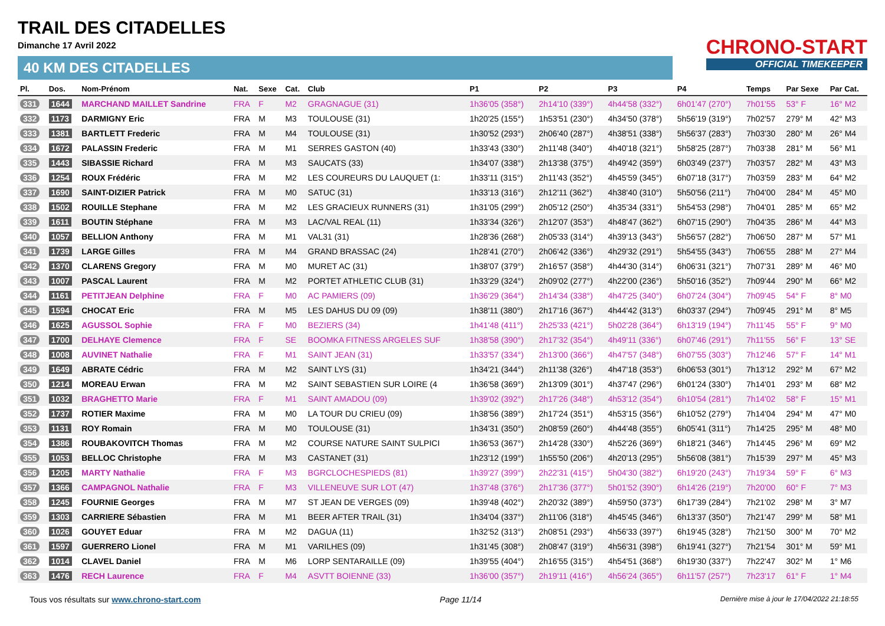TRAIL DES CITADELLES
Dimanche 17 Avril 2022
40 KM DES CITADELLES
CHRONO-START
OFFICIAL TIMEKEEPER
| Pl. | Dos. | Nom-Prénom | Nat. | Sexe | Cat. | Club | P1 | P2 | P3 | P4 | Temps | Par Sexe | Par Cat. |
| --- | --- | --- | --- | --- | --- | --- | --- | --- | --- | --- | --- | --- | --- |
| 331 | 1644 | MARCHAND MAILLET Sandrine | FRA | F | M2 | GRAGNAGUE (31) | 1h36'05 (358°) | 2h14'10 (339°) | 4h44'58 (332°) | 6h01'47 (270°) | 7h01'55 | 53° F | 16° M2 |
| 332 | 1173 | DARMIGNY Eric | FRA | M | M3 | TOULOUSE (31) | 1h20'25 (155°) | 1h53'51 (230°) | 4h34'50 (378°) | 5h56'19 (319°) | 7h02'57 | 279° M | 42° M3 |
| 333 | 1381 | BARTLETT Frederic | FRA | M | M4 | TOULOUSE (31) | 1h30'52 (293°) | 2h06'40 (287°) | 4h38'51 (338°) | 5h56'37 (283°) | 7h03'30 | 280° M | 26° M4 |
| 334 | 1672 | PALASSIN Frederic | FRA | M | M1 | SERRES GASTON (40) | 1h33'43 (330°) | 2h11'48 (340°) | 4h40'18 (321°) | 5h58'25 (287°) | 7h03'38 | 281° M | 56° M1 |
| 335 | 1443 | SIBASSIE Richard | FRA | M | M3 | SAUCATS (33) | 1h34'07 (338°) | 2h13'38 (375°) | 4h49'42 (359°) | 6h03'49 (237°) | 7h03'57 | 282° M | 43° M3 |
| 336 | 1254 | ROUX Frédéric | FRA | M | M2 | LES COUREURS DU LAUQUET (1: | 1h33'11 (315°) | 2h11'43 (352°) | 4h45'59 (345°) | 6h07'18 (317°) | 7h03'59 | 283° M | 64° M2 |
| 337 | 1690 | SAINT-DIZIER Patrick | FRA | M | M0 | SATUC (31) | 1h33'13 (316°) | 2h12'11 (362°) | 4h38'40 (310°) | 5h50'56 (211°) | 7h04'00 | 284° M | 45° M0 |
| 338 | 1502 | ROUILLE Stephane | FRA | M | M2 | LES GRACIEUX RUNNERS (31) | 1h31'05 (299°) | 2h05'12 (250°) | 4h35'34 (331°) | 5h54'53 (298°) | 7h04'01 | 285° M | 65° M2 |
| 339 | 1611 | BOUTIN Stéphane | FRA | M | M3 | LAC/VAL REAL (11) | 1h33'34 (326°) | 2h12'07 (353°) | 4h48'47 (362°) | 6h07'15 (290°) | 7h04'35 | 286° M | 44° M3 |
| 340 | 1057 | BELLION Anthony | FRA | M | M1 | VAL31 (31) | 1h28'36 (268°) | 2h05'33 (314°) | 4h39'13 (343°) | 5h56'57 (282°) | 7h06'50 | 287° M | 57° M1 |
| 341 | 1739 | LARGE Gilles | FRA | M | M4 | GRAND BRASSAC (24) | 1h28'41 (270°) | 2h06'42 (336°) | 4h29'32 (291°) | 5h54'55 (343°) | 7h06'55 | 288° M | 27° M4 |
| 342 | 1370 | CLARENS Gregory | FRA | M | M0 | MURET AC (31) | 1h38'07 (379°) | 2h16'57 (358°) | 4h44'30 (314°) | 6h06'31 (321°) | 7h07'31 | 289° M | 46° M0 |
| 343 | 1007 | PASCAL Laurent | FRA | M | M2 | PORTET ATHLETIC CLUB (31) | 1h33'29 (324°) | 2h09'02 (277°) | 4h22'00 (236°) | 5h50'16 (352°) | 7h09'44 | 290° M | 66° M2 |
| 344 | 1161 | PETITJEAN Delphine | FRA | F | M0 | AC PAMIERS (09) | 1h36'29 (364°) | 2h14'34 (338°) | 4h47'25 (340°) | 6h07'24 (304°) | 7h09'45 | 54° F | 8° M0 |
| 345 | 1594 | CHOCAT Eric | FRA | M | M5 | LES DAHUS DU 09 (09) | 1h38'11 (380°) | 2h17'16 (367°) | 4h44'42 (313°) | 6h03'37 (294°) | 7h09'45 | 291° M | 8° M5 |
| 346 | 1625 | AGUSSOL Sophie | FRA | F | M0 | BEZIERS (34) | 1h41'48 (411°) | 2h25'33 (421°) | 5h02'28 (364°) | 6h13'19 (194°) | 7h11'45 | 55° F | 9° M0 |
| 347 | 1700 | DELHAYE Clemence | FRA | F | SE | BOOMKA FITNESS ARGELES SUF | 1h38'58 (390°) | 2h17'32 (354°) | 4h49'11 (336°) | 6h07'46 (291°) | 7h11'55 | 56° F | 13° SE |
| 348 | 1008 | AUVINET Nathalie | FRA | F | M1 | SAINT JEAN (31) | 1h33'57 (334°) | 2h13'00 (366°) | 4h47'57 (348°) | 6h07'55 (303°) | 7h12'46 | 57° F | 14° M1 |
| 349 | 1649 | ABRATE Cédric | FRA | M | M2 | SAINT LYS (31) | 1h34'21 (344°) | 2h11'38 (326°) | 4h47'18 (353°) | 6h06'53 (301°) | 7h13'12 | 292° M | 67° M2 |
| 350 | 1214 | MOREAU Erwan | FRA | M | M2 | SAINT SEBASTIEN SUR LOIRE (4 | 1h36'58 (369°) | 2h13'09 (301°) | 4h37'47 (296°) | 6h01'24 (330°) | 7h14'01 | 293° M | 68° M2 |
| 351 | 1032 | BRAGHETTO Marie | FRA | F | M1 | SAINT AMADOU (09) | 1h39'02 (392°) | 2h17'26 (348°) | 4h53'12 (354°) | 6h10'54 (281°) | 7h14'02 | 58° F | 15° M1 |
| 352 | 1737 | ROTIER Maxime | FRA | M | M0 | LA TOUR DU CRIEU (09) | 1h38'56 (389°) | 2h17'24 (351°) | 4h53'15 (356°) | 6h10'52 (279°) | 7h14'04 | 294° M | 47° M0 |
| 353 | 1131 | ROY Romain | FRA | M | M0 | TOULOUSE (31) | 1h34'31 (350°) | 2h08'59 (260°) | 4h44'48 (355°) | 6h05'41 (311°) | 7h14'25 | 295° M | 48° M0 |
| 354 | 1386 | ROUBAKOVITCH Thomas | FRA | M | M2 | COURSE NATURE SAINT SULPICI | 1h36'53 (367°) | 2h14'28 (330°) | 4h52'26 (369°) | 6h18'21 (346°) | 7h14'45 | 296° M | 69° M2 |
| 355 | 1053 | BELLOC Christophe | FRA | M | M3 | CASTANET (31) | 1h23'12 (199°) | 1h55'50 (206°) | 4h20'13 (295°) | 5h56'08 (381°) | 7h15'39 | 297° M | 45° M3 |
| 356 | 1205 | MARTY Nathalie | FRA | F | M3 | BGRCLOCHESPIEDS (81) | 1h39'27 (399°) | 2h22'31 (415°) | 5h04'30 (382°) | 6h19'20 (243°) | 7h19'34 | 59° F | 6° M3 |
| 357 | 1366 | CAMPAGNOL Nathalie | FRA | F | M3 | VILLENEUVE SUR LOT (47) | 1h37'48 (376°) | 2h17'36 (377°) | 5h01'52 (390°) | 6h14'26 (219°) | 7h20'00 | 60° F | 7° M3 |
| 358 | 1245 | FOURNIE Georges | FRA | M | M7 | ST JEAN DE VERGES (09) | 1h39'48 (402°) | 2h20'32 (389°) | 4h59'50 (373°) | 6h17'39 (284°) | 7h21'02 | 298° M | 3° M7 |
| 359 | 1303 | CARRIERE Sébastien | FRA | M | M1 | BEER AFTER TRAIL (31) | 1h34'04 (337°) | 2h11'06 (318°) | 4h45'45 (346°) | 6h13'37 (350°) | 7h21'47 | 299° M | 58° M1 |
| 360 | 1026 | GOUYET Eduar | FRA | M | M2 | DAGUA (11) | 1h32'52 (313°) | 2h08'51 (293°) | 4h56'33 (397°) | 6h19'45 (328°) | 7h21'50 | 300° M | 70° M2 |
| 361 | 1597 | GUERRERO Lionel | FRA | M | M1 | VARILHES (09) | 1h31'45 (308°) | 2h08'47 (319°) | 4h56'31 (398°) | 6h19'41 (327°) | 7h21'54 | 301° M | 59° M1 |
| 362 | 1014 | CLAVEL Daniel | FRA | M | M6 | LORP SENTARAILLE (09) | 1h39'55 (404°) | 2h16'55 (315°) | 4h54'51 (368°) | 6h19'30 (337°) | 7h22'47 | 302° M | 1° M6 |
| 363 | 1476 | RECH Laurence | FRA | F | M4 | ASVTT BOIENNE (33) | 1h36'00 (357°) | 2h19'11 (416°) | 4h56'24 (365°) | 6h11'57 (257°) | 7h23'17 | 61° F | 1° M4 |
Tous vos résultats sur www.chrono-start.com Page 11/14 Dernière mise à jour le 17/04/2022 21:18:55